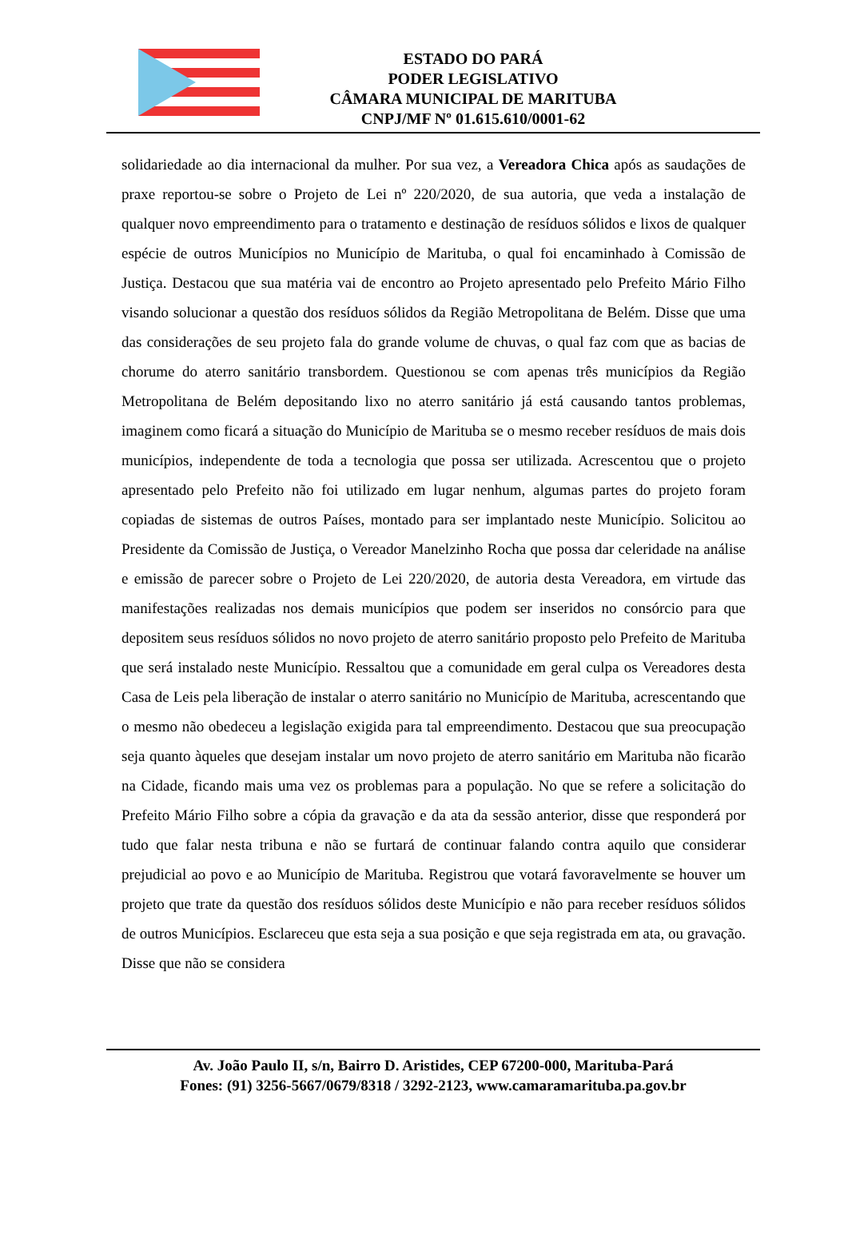ESTADO DO PARÁ
PODER LEGISLATIVO
CÂMARA MUNICIPAL DE MARITUBA
CNPJ/MF Nº 01.615.610/0001-62
solidariedade ao dia internacional da mulher. Por sua vez, a Vereadora Chica após as saudações de praxe reportou-se sobre o Projeto de Lei nº 220/2020, de sua autoria, que veda a instalação de qualquer novo empreendimento para o tratamento e destinação de resíduos sólidos e lixos de qualquer espécie de outros Municípios no Município de Marituba, o qual foi encaminhado à Comissão de Justiça. Destacou que sua matéria vai de encontro ao Projeto apresentado pelo Prefeito Mário Filho visando solucionar a questão dos resíduos sólidos da Região Metropolitana de Belém. Disse que uma das considerações de seu projeto fala do grande volume de chuvas, o qual faz com que as bacias de chorume do aterro sanitário transbordem. Questionou se com apenas três municípios da Região Metropolitana de Belém depositando lixo no aterro sanitário já está causando tantos problemas, imaginem como ficará a situação do Município de Marituba se o mesmo receber resíduos de mais dois municípios, independente de toda a tecnologia que possa ser utilizada. Acrescentou que o projeto apresentado pelo Prefeito não foi utilizado em lugar nenhum, algumas partes do projeto foram copiadas de sistemas de outros Países, montado para ser implantado neste Município. Solicitou ao Presidente da Comissão de Justiça, o Vereador Manelzinho Rocha que possa dar celeridade na análise e emissão de parecer sobre o Projeto de Lei 220/2020, de autoria desta Vereadora, em virtude das manifestações realizadas nos demais municípios que podem ser inseridos no consórcio para que depositem seus resíduos sólidos no novo projeto de aterro sanitário proposto pelo Prefeito de Marituba que será instalado neste Município. Ressaltou que a comunidade em geral culpa os Vereadores desta Casa de Leis pela liberação de instalar o aterro sanitário no Município de Marituba, acrescentando que o mesmo não obedeceu a legislação exigida para tal empreendimento. Destacou que sua preocupação seja quanto àqueles que desejam instalar um novo projeto de aterro sanitário em Marituba não ficarão na Cidade, ficando mais uma vez os problemas para a população. No que se refere a solicitação do Prefeito Mário Filho sobre a cópia da gravação e da ata da sessão anterior, disse que responderá por tudo que falar nesta tribuna e não se furtará de continuar falando contra aquilo que considerar prejudicial ao povo e ao Município de Marituba. Registrou que votará favoravelmente se houver um projeto que trate da questão dos resíduos sólidos deste Município e não para receber resíduos sólidos de outros Municípios. Esclareceu que esta seja a sua posição e que seja registrada em ata, ou gravação. Disse que não se considera
Av. João Paulo II, s/n, Bairro D. Aristides, CEP 67200-000, Marituba-Pará
Fones: (91) 3256-5667/0679/8318 / 3292-2123, www.camaramarituba.pa.gov.br